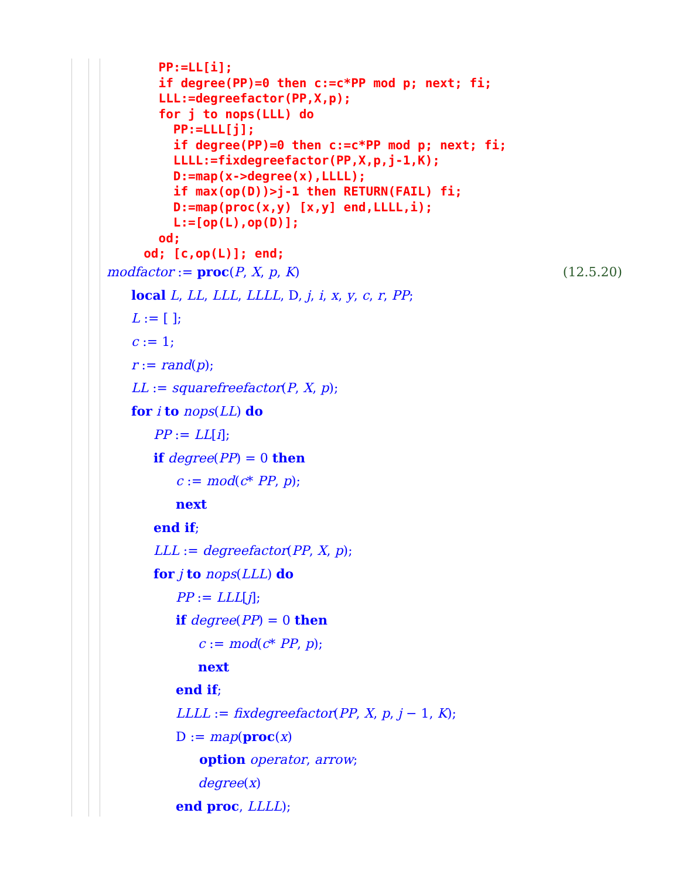PP:=LL[i];
       if degree(PP)=0 then c:=c*PP mod p; next; fi;
       LLL:=degreefactor(PP,X,p);
       for j to nops(LLL) do
         PP:=LLL[j];
         if degree(PP)=0 then c:=c*PP mod p; next; fi;
         LLLL:=fixdegreefactor(PP,X,p,j-1,K);
         D:=map(x->degree(x),LLLL);
         if max(op(D))>j-1 then RETURN(FAIL) fi;
         D:=map(proc(x,y) [x,y] end,LLLL,i);
         L:=[op(L),op(D)];
       od;
     od; [c,op(L)]; end;
modfactor := proc(P, X, p, K) (12.5.20)
local L, LL, LLL, LLLL, D, j, i, x, y, c, r, PP;
L := [ ];
c := 1;
r := rand(p);
LL := squarefreefactor(P, X, p);
for i to nops(LL) do
PP := LL[i];
if degree(PP) = 0 then
c := mod(c* PP, p);
next
end if;
LLL := degreefactor(PP, X, p);
for j to nops(LLL) do
PP := LLL[j];
if degree(PP) = 0 then
c := mod(c* PP, p);
next
end if;
LLLL := fixdegreefactor(PP, X, p, j − 1, K);
D := map(proc(x)
option operator, arrow;
degree(x)
end proc, LLLL);